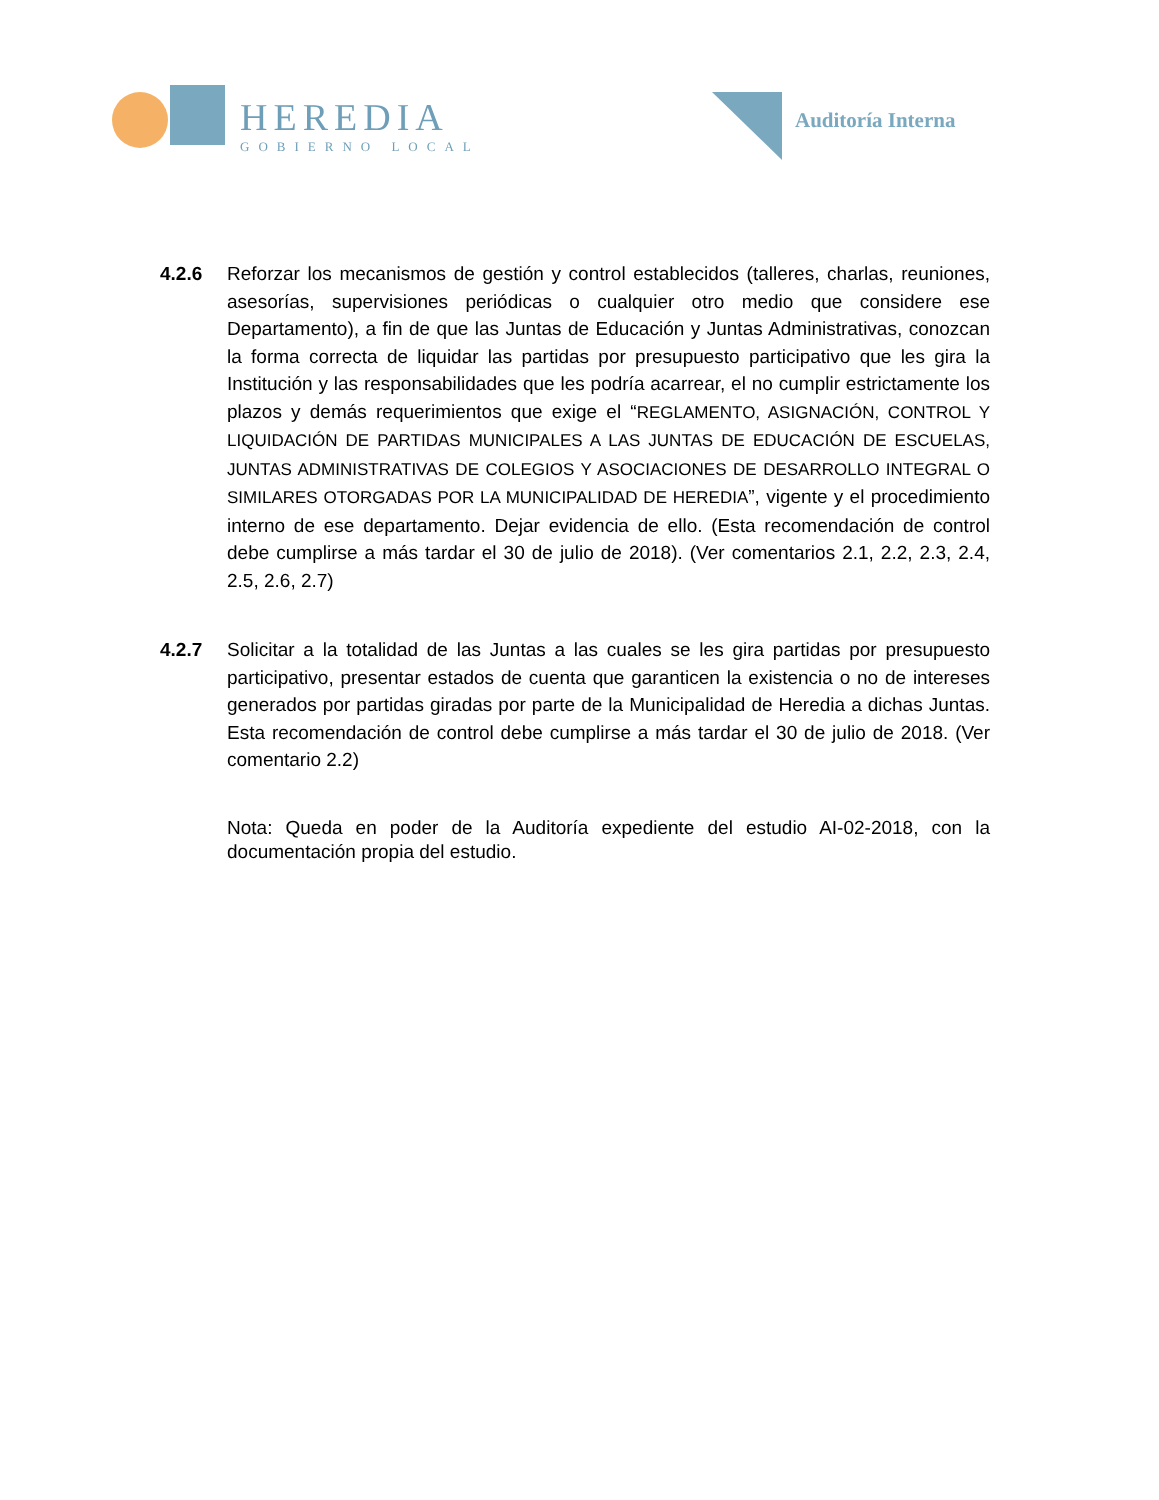HEREDIA
GOBIERNO LOCAL
Auditoría Interna
4.2.6 Reforzar los mecanismos de gestión y control establecidos (talleres, charlas, reuniones, asesorías, supervisiones periódicas o cualquier otro medio que considere ese Departamento), a fin de que las Juntas de Educación y Juntas Administrativas, conozcan la forma correcta de liquidar las partidas por presupuesto participativo que les gira la Institución y las responsabilidades que les podría acarrear, el no cumplir estrictamente los plazos y demás requerimientos que exige el “REGLAMENTO, ASIGNACIÓN, CONTROL Y LIQUIDACIÓN DE PARTIDAS MUNICIPALES A LAS JUNTAS DE EDUCACIÓN DE ESCUELAS, JUNTAS ADMINISTRATIVAS DE COLEGIOS Y ASOCIACIONES DE DESARROLLO INTEGRAL O SIMILARES OTORGADAS POR LA MUNICIPALIDAD DE HEREDIA”, vigente y el procedimiento interno de ese departamento. Dejar evidencia de ello. (Esta recomendación de control debe cumplirse a más tardar el 30 de julio de 2018). (Ver comentarios 2.1, 2.2, 2.3, 2.4, 2.5, 2.6, 2.7)
4.2.7 Solicitar a la totalidad de las Juntas a las cuales se les gira partidas por presupuesto participativo, presentar estados de cuenta que garanticen la existencia o no de intereses generados por partidas giradas por parte de la Municipalidad de Heredia a dichas Juntas. Esta recomendación de control debe cumplirse a más tardar el 30 de julio de 2018. (Ver comentario 2.2)
Nota: Queda en poder de la Auditoría expediente del estudio AI-02-2018, con la documentación propia del estudio.